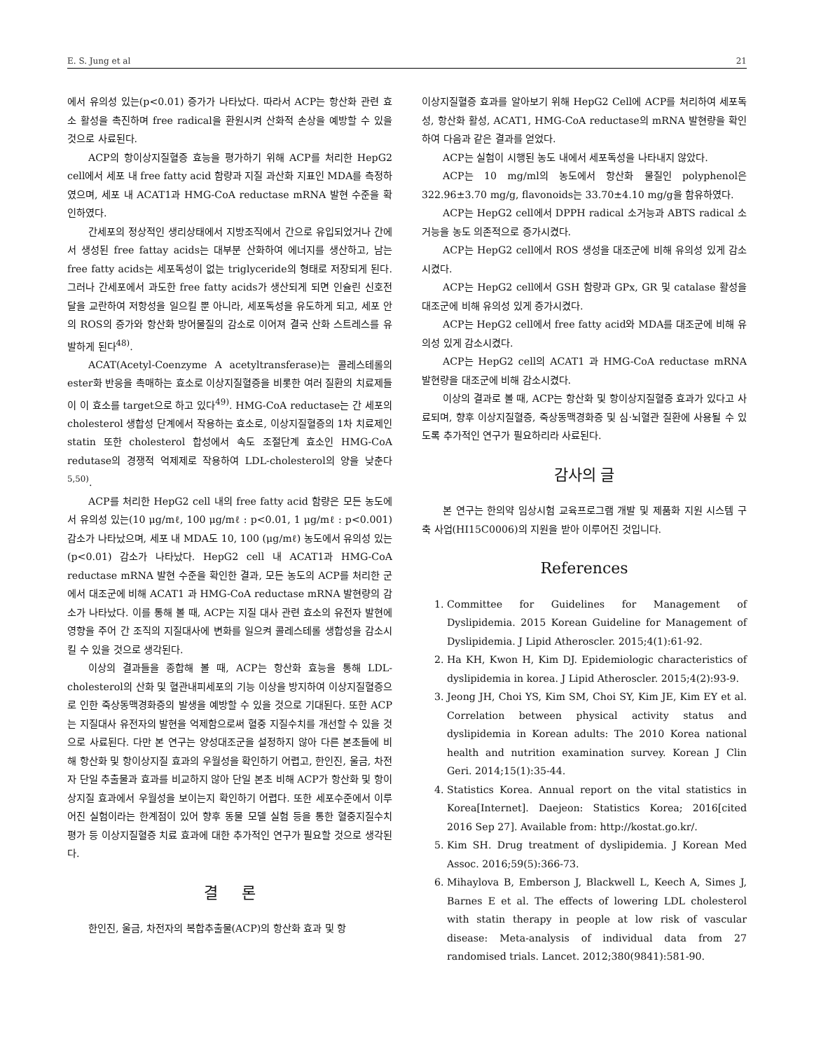E. S. Jung et al 21
에서 유의성 있는(p<0.01) 증가가 나타났다. 따라서 ACP는 항산화 관련 효소 활성을 촉진하며 free radical을 환원시켜 산화적 손상을 예방할 수 있을 것으로 사료된다.
ACP의 항이상지질혈증 효능을 평가하기 위해 ACP를 처리한 HepG2 cell에서 세포 내 free fatty acid 함량과 지질 과산화 지표인 MDA를 측정하였으며, 세포 내 ACAT1과 HMG-CoA reductase mRNA 발현 수준을 확인하였다.
간세포의 정상적인 생리상태에서 지방조직에서 간으로 유입되었거나 간에서 생성된 free fattay acids는 대부분 산화하여 에너지를 생산하고, 남는 free fatty acids는 세포독성이 없는 triglyceride의 형태로 저장되게 된다. 그러나 간세포에서 과도한 free fatty acids가 생산되게 되면 인슐린 신호전달을 교란하여 저항성을 일으킬 뿐 아니라, 세포독성을 유도하게 되고, 세포 안의 ROS의 증가와 항산화 방어물질의 감소로 이어져 결국 산화 스트레스를 유발하게 된다<sup>48)</sup>.
ACAT(Acetyl-Coenzyme A acetyltransferase)는 콜레스테롤의 ester화 반응을 촉매하는 효소로 이상지질혈증을 비롯한 여러 질환의 치료제들이 이 효소를 target으로 하고 있다<sup>49)</sup>. HMG-CoA reductase는 간 세포의 cholesterol 생합성 단계에서 작용하는 효소로, 이상지질혈증의 1차 치료제인 statin 또한 cholesterol 합성에서 속도 조절단계 효소인 HMG-CoA redutase의 경쟁적 억제제로 작용하여 LDL-cholesterol의 양을 낮춘다<sup>5,50)</sup>.
ACP를 처리한 HepG2 cell 내의 free fatty acid 함량은 모든 농도에서 유의성 있는(10 μg/mℓ, 100 μg/mℓ : p<0.01, 1 μg/mℓ : p<0.001) 감소가 나타났으며, 세포 내 MDA도 10, 100 (μg/mℓ) 농도에서 유의성 있는 (p<0.01) 감소가 나타났다. HepG2 cell 내 ACAT1과 HMG-CoA reductase mRNA 발현 수준을 확인한 결과, 모든 농도의 ACP를 처리한 군에서 대조군에 비해 ACAT1 과 HMG-CoA reductase mRNA 발현량의 감소가 나타났다. 이를 통해 볼 때, ACP는 지질 대사 관련 효소의 유전자 발현에 영향을 주어 간 조직의 지질대사에 변화를 일으켜 콜레스테롤 생합성을 감소시킬 수 있을 것으로 생각된다.
이상의 결과들을 종합해 볼 때, ACP는 항산화 효능을 통해 LDL-cholesterol의 산화 및 혈관내피세포의 기능 이상을 방지하여 이상지질혈증으로 인한 죽상동맥경화증의 발생을 예방할 수 있을 것으로 기대된다. 또한 ACP는 지질대사 유전자의 발현을 억제함으로써 혈중 지질수치를 개선할 수 있을 것으로 사료된다. 다만 본 연구는 양성대조군을 설정하지 않아 다른 본초들에 비해 항산화 및 항이상지질 효과의 우월성을 확인하기 어렵고, 한인진, 울금, 차전자 단일 추출물과 효과를 비교하지 않아 단일 본초 비해 ACP가 항산화 및 항이상지질 효과에서 우월성을 보이는지 확인하기 어렵다. 또한 세포수준에서 이루어진 실험이라는 한계점이 있어 향후 동물 모델 실험 등을 통한 혈중지질수치 평가 등 이상지질혈증 치료 효과에 대한 추가적인 연구가 필요할 것으로 생각된다.
결 론
한인진, 울금, 차전자의 복합추출물(ACP)의 항산화 효과 및 항
이상지질혈증 효과를 알아보기 위해 HepG2 Cell에 ACP를 처리하여 세포독성, 항산화 활성, ACAT1, HMG-CoA reductase의 mRNA 발현량을 확인하여 다음과 같은 결과를 얻었다.
ACP는 실험이 시행된 농도 내에서 세포독성을 나타내지 않았다.
ACP는 10 mg/ml의 농도에서 항산화 물질인 polyphenol은 322.96±3.70 mg/g, flavonoids는 33.70±4.10 mg/g을 함유하였다.
ACP는 HepG2 cell에서 DPPH radical 소거능과 ABTS radical 소거능을 농도 의존적으로 증가시켰다.
ACP는 HepG2 cell에서 ROS 생성을 대조군에 비해 유의성 있게 감소시켰다.
ACP는 HepG2 cell에서 GSH 함량과 GPx, GR 및 catalase 활성을 대조군에 비해 유의성 있게 증가시켰다.
ACP는 HepG2 cell에서 free fatty acid와 MDA를 대조군에 비해 유의성 있게 감소시켰다.
ACP는 HepG2 cell의 ACAT1 과 HMG-CoA reductase mRNA 발현량을 대조군에 비해 감소시켰다.
이상의 결과로 볼 때, ACP는 항산화 및 항이상지질혈증 효과가 있다고 사료되며, 향후 이상지질혈증, 죽상동맥경화증 및 심·뇌혈관 질환에 사용될 수 있도록 추가적인 연구가 필요하리라 사료된다.
감사의 글
본 연구는 한의약 임상시험 교육프로그램 개발 및 제품화 지원 시스템 구축 사업(HI15C0006)의 지원을 받아 이루어진 것입니다.
References
1. Committee for Guidelines for Management of Dyslipidemia. 2015 Korean Guideline for Management of Dyslipidemia. J Lipid Atheroscler. 2015;4(1):61-92.
2. Ha KH, Kwon H, Kim DJ. Epidemiologic characteristics of dyslipidemia in korea. J Lipid Atheroscler. 2015;4(2):93-9.
3. Jeong JH, Choi YS, Kim SM, Choi SY, Kim JE, Kim EY et al. Correlation between physical activity status and dyslipidemia in Korean adults: The 2010 Korea national health and nutrition examination survey. Korean J Clin Geri. 2014;15(1):35-44.
4. Statistics Korea. Annual report on the vital statistics in Korea[Internet]. Daejeon: Statistics Korea; 2016[cited 2016 Sep 27]. Available from: http://kostat.go.kr/.
5. Kim SH. Drug treatment of dyslipidemia. J Korean Med Assoc. 2016;59(5):366-73.
6. Mihaylova B, Emberson J, Blackwell L, Keech A, Simes J, Barnes E et al. The effects of lowering LDL cholesterol with statin therapy in people at low risk of vascular disease: Meta-analysis of individual data from 27 randomised trials. Lancet. 2012;380(9841):581-90.